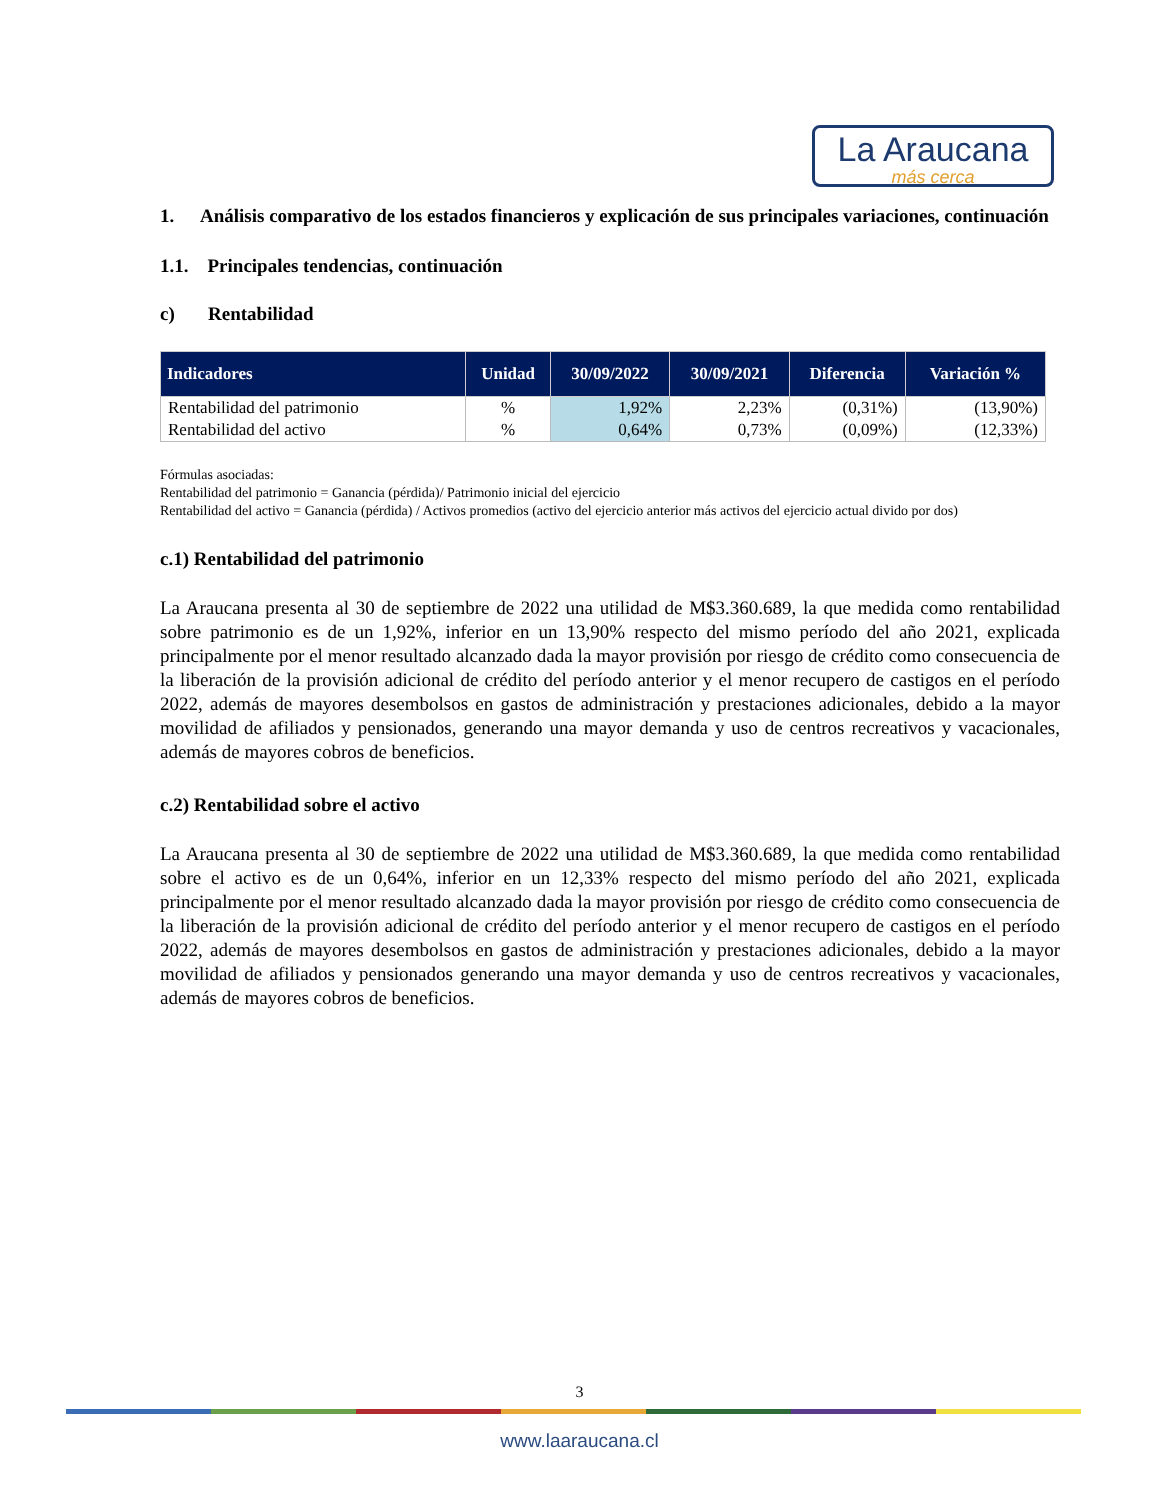La Araucana
más cerca
1. Análisis comparativo de los estados financieros y explicación de sus principales variaciones, continuación
1.1. Principales tendencias, continuación
c) Rentabilidad
| Indicadores | Unidad | 30/09/2022 | 30/09/2021 | Diferencia | Variación % |
| --- | --- | --- | --- | --- | --- |
| Rentabilidad del patrimonio | % | 1,92% | 2,23% | (0,31%) | (13,90%) |
| Rentabilidad del activo | % | 0,64% | 0,73% | (0,09%) | (12,33%) |
Fórmulas asociadas:
Rentabilidad del patrimonio = Ganancia (pérdida)/ Patrimonio inicial del ejercicio
Rentabilidad del activo = Ganancia (pérdida) / Activos promedios (activo del ejercicio anterior más activos del ejercicio actual divido por dos)
c.1) Rentabilidad del patrimonio
La Araucana presenta al 30 de septiembre de 2022 una utilidad de M$3.360.689, la que medida como rentabilidad sobre patrimonio es de un 1,92%, inferior en un 13,90% respecto del mismo período del año 2021, explicada principalmente por el menor resultado alcanzado dada la mayor provisión por riesgo de crédito como consecuencia de la liberación de la provisión adicional de crédito del período anterior y el menor recupero de castigos en el período 2022, además de mayores desembolsos en gastos de administración y prestaciones adicionales, debido a la mayor movilidad de afiliados y pensionados, generando una mayor demanda y uso de centros recreativos y vacacionales, además de mayores cobros de beneficios.
c.2) Rentabilidad sobre el activo
La Araucana presenta al 30 de septiembre de 2022 una utilidad de M$3.360.689, la que medida como rentabilidad sobre el activo es de un 0,64%, inferior en un 12,33% respecto del mismo período del año 2021, explicada principalmente por el menor resultado alcanzado dada la mayor provisión por riesgo de crédito como consecuencia de la liberación de la provisión adicional de crédito del período anterior y el menor recupero de castigos en el período 2022, además de mayores desembolsos en gastos de administración y prestaciones adicionales, debido a la mayor movilidad de afiliados y pensionados generando una mayor demanda y uso de centros recreativos y vacacionales, además de mayores cobros de beneficios.
3
www.laaraucana.cl